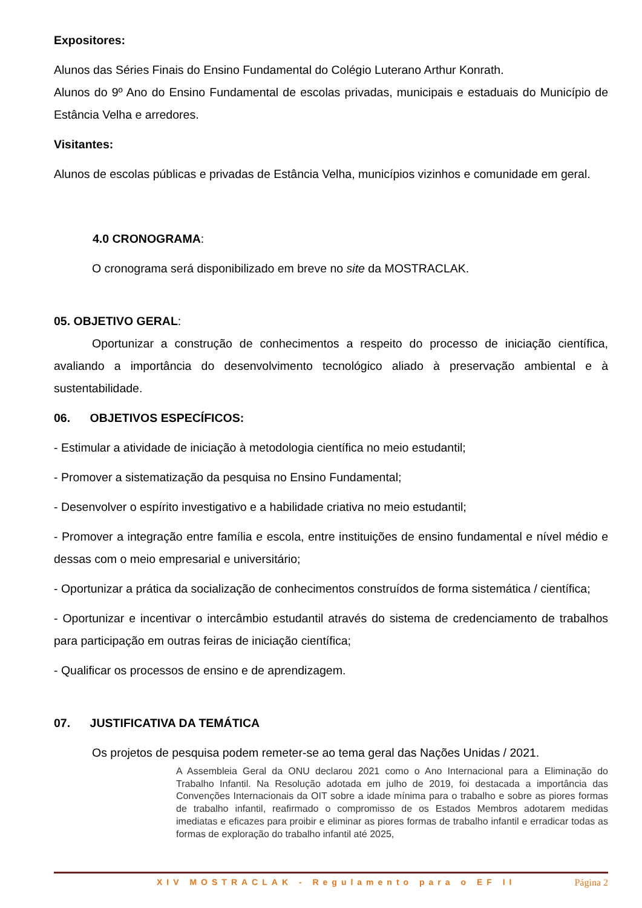Expositores:
Alunos das Séries Finais do Ensino Fundamental do Colégio Luterano Arthur Konrath.
Alunos do 9º Ano do Ensino Fundamental de escolas privadas, municipais e estaduais do Município de Estância Velha e arredores.
Visitantes:
Alunos de escolas públicas e privadas de Estância Velha, municípios vizinhos e comunidade em geral.
4.0 CRONOGRAMA:
O cronograma será disponibilizado em breve no site da MOSTRACLAK.
05. OBJETIVO GERAL:
Oportunizar a construção de conhecimentos a respeito do processo de iniciação científica, avaliando a importância do desenvolvimento tecnológico aliado à preservação ambiental e à sustentabilidade.
06. OBJETIVOS ESPECÍFICOS:
- Estimular a atividade de iniciação à metodologia científica no meio estudantil;
- Promover a sistematização da pesquisa no Ensino Fundamental;
- Desenvolver o espírito investigativo e a habilidade criativa no meio estudantil;
- Promover a integração entre família e escola, entre instituições de ensino fundamental e nível médio e dessas com o meio empresarial e universitário;
- Oportunizar a prática da socialização de conhecimentos construídos de forma sistemática / científica;
- Oportunizar e incentivar o intercâmbio estudantil através do sistema de credenciamento de trabalhos para participação em outras feiras de iniciação científica;
- Qualificar os processos de ensino e de aprendizagem.
07. JUSTIFICATIVA DA TEMÁTICA
Os projetos de pesquisa podem remeter-se ao tema geral das Nações Unidas / 2021.
A Assembleia Geral da ONU declarou 2021 como o Ano Internacional para a Eliminação do Trabalho Infantil. Na Resolução adotada em julho de 2019, foi destacada a importância das Convenções Internacionais da OIT sobre a idade mínima para o trabalho e sobre as piores formas de trabalho infantil, reafirmado o compromisso de os Estados Membros adotarem medidas imediatas e eficazes para proibir e eliminar as piores formas de trabalho infantil e erradicar todas as formas de exploração do trabalho infantil até 2025,
XIV MOSTRACLAK - Regulamento para o EF II Página 2